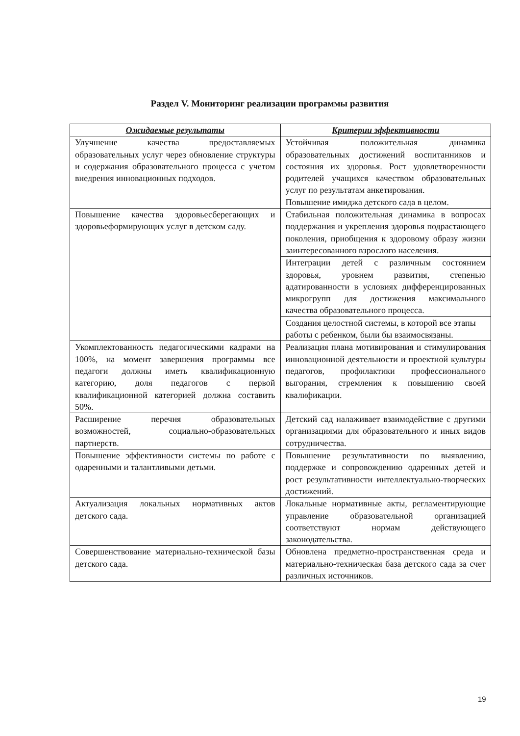Раздел V. Мониторинг реализации программы развития
| Ожидаемые результаты | Критерии эффективности |
| --- | --- |
| Улучшение качества предоставляемых образовательных услуг через обновление структуры и содержания образовательного процесса с учетом внедрения инновационных подходов. | Устойчивая положительная динамика образовательных достижений воспитанников и состояния их здоровья. Рост удовлетворенности родителей учащихся качеством образовательных услуг по результатам анкетирования. Повышение имиджа детского сада в целом. |
| Повышение качества здоровьесберегающих и здоровьеформирующих услуг в детском саду. | Стабильная положительная динамика в вопросах поддержания и укрепления здоровья подрастающего поколения, приобщения к здоровому образу жизни заинтересованного взрослого населения. |
| | Интеграции детей с различным состоянием здоровья, уровнем развития, степенью адатированности в условиях дифференцированных микрогрупп для достижения максимального качества образовательного процесса. |
| | Создания целостной системы, в которой все этапы работы с ребенком, были бы взаимосвязаны. |
| Укомплектованность педагогическими кадрами на 100%, на момент завершения программы все педагоги должны иметь квалификационную категорию, доля педагогов с первой квалификационной категорией должна составить 50%. | Реализация плана мотивирования и стимулирования инновационной деятельности и проектной культуры педагогов, профилактики профессионального выгорания, стремления к повышению своей квалификации. |
| Расширение перечня образовательных возможностей, социально-образовательных партнерств. | Детский сад налаживает взаимодействие с другими организациями для образовательного и иных видов сотрудничества. |
| Повышение эффективности системы по работе с одаренными и талантливыми детьми. | Повышение результативности по выявлению, поддержке и сопровождению одаренных детей и рост результативности интеллектуально-творческих достижений. |
| Актуализация локальных нормативных актов детского сада. | Локальные нормативные акты, регламентирующие управление образовательной организацией соответствуют нормам действующего законодательства. |
| Совершенствование материально-технической базы детского сада. | Обновлена предметно-пространственная среда и материально-техническая база детского сада за счет различных источников. |
19